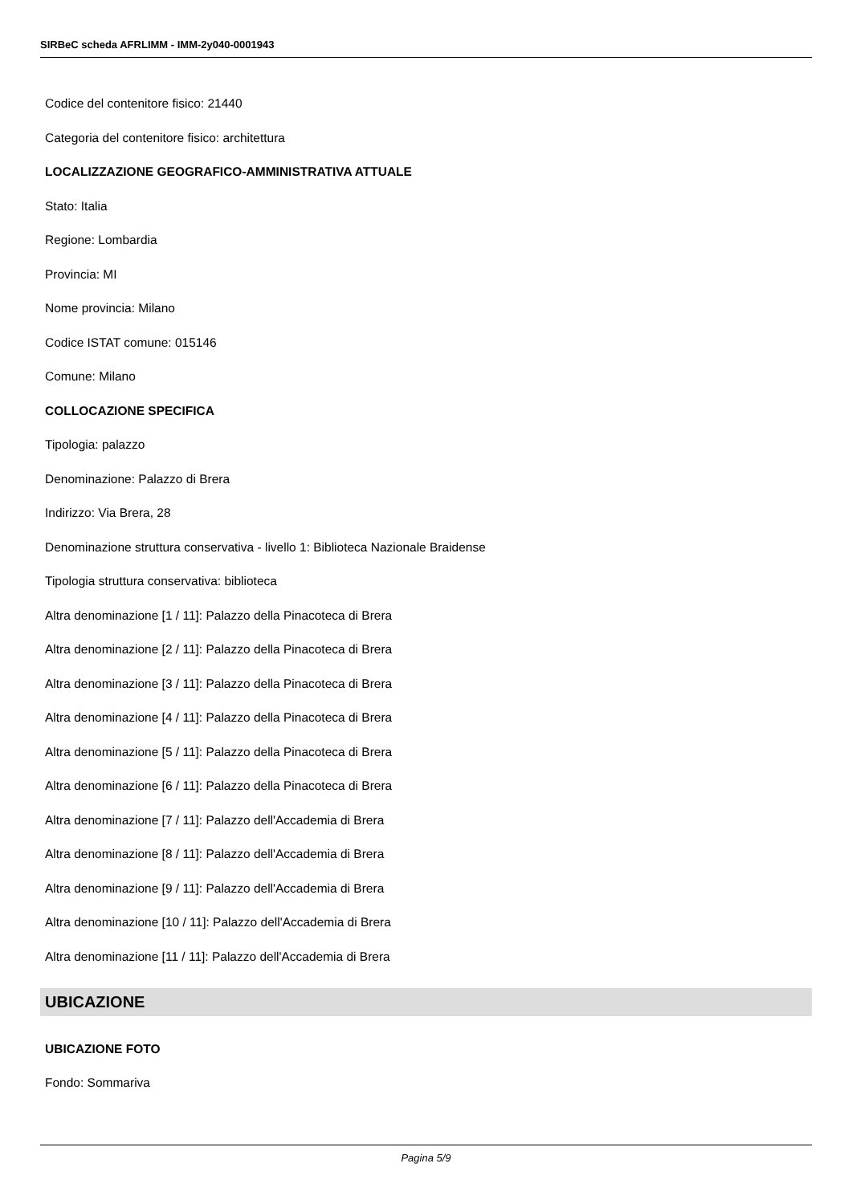SIRBeC scheda AFRLIMM - IMM-2y040-0001943
Codice del contenitore fisico: 21440
Categoria del contenitore fisico: architettura
LOCALIZZAZIONE GEOGRAFICO-AMMINISTRATIVA ATTUALE
Stato: Italia
Regione: Lombardia
Provincia: MI
Nome provincia: Milano
Codice ISTAT comune: 015146
Comune: Milano
COLLOCAZIONE SPECIFICA
Tipologia: palazzo
Denominazione: Palazzo di Brera
Indirizzo: Via Brera, 28
Denominazione struttura conservativa - livello 1: Biblioteca Nazionale Braidense
Tipologia struttura conservativa: biblioteca
Altra denominazione [1 / 11]: Palazzo della Pinacoteca di Brera
Altra denominazione [2 / 11]: Palazzo della Pinacoteca di Brera
Altra denominazione [3 / 11]: Palazzo della Pinacoteca di Brera
Altra denominazione [4 / 11]: Palazzo della Pinacoteca di Brera
Altra denominazione [5 / 11]: Palazzo della Pinacoteca di Brera
Altra denominazione [6 / 11]: Palazzo della Pinacoteca di Brera
Altra denominazione [7 / 11]: Palazzo dell'Accademia di Brera
Altra denominazione [8 / 11]: Palazzo dell'Accademia di Brera
Altra denominazione [9 / 11]: Palazzo dell'Accademia di Brera
Altra denominazione [10 / 11]: Palazzo dell'Accademia di Brera
Altra denominazione [11 / 11]: Palazzo dell'Accademia di Brera
UBICAZIONE
UBICAZIONE FOTO
Fondo: Sommariva
Pagina 5/9